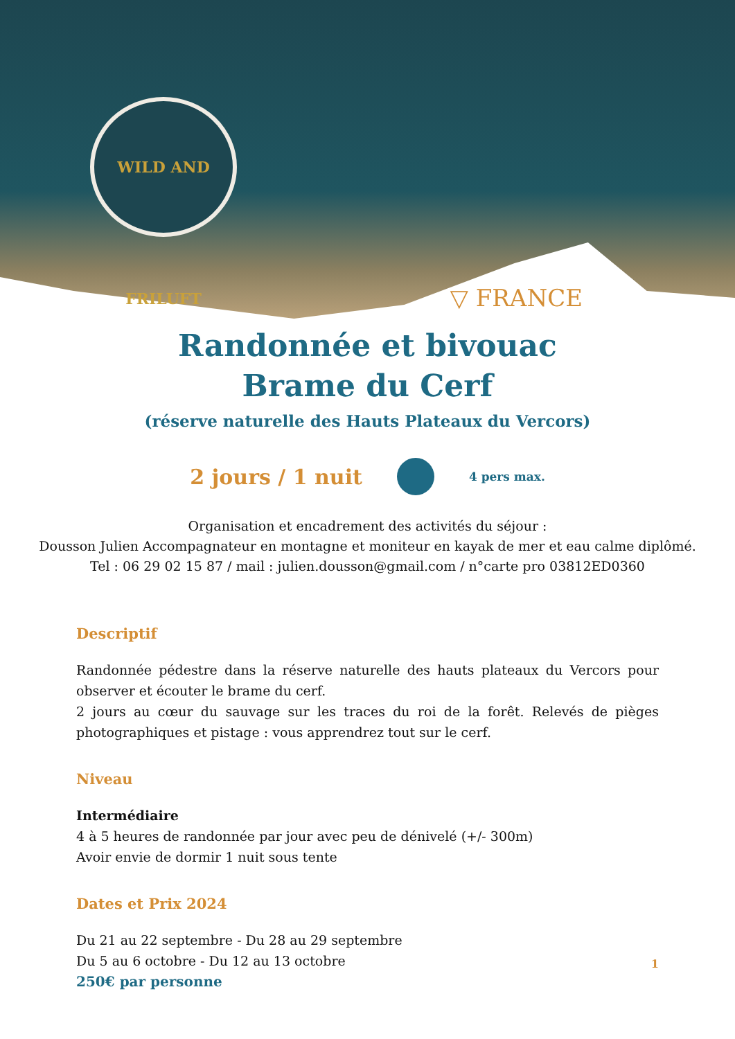WILD AND FRILUFT
▽ FRANCE
Randonnée et bivouac
Brame du Cerf
(réserve naturelle des Hauts Plateaux du Vercors)
2 jours / 1 nuit
4 pers max.
Organisation et encadrement des activités du séjour :
Dousson Julien Accompagnateur en montagne et moniteur en kayak de mer et eau calme diplômé.
Tel : 06 29 02 15 87 / mail : julien.dousson@gmail.com / n°carte pro 03812ED0360
Descriptif
Randonnée pédestre dans la réserve naturelle des hauts plateaux du Vercors pour observer et écouter le brame du cerf.
2 jours au cœur du sauvage sur les traces du roi de la forêt. Relevés de pièges photographiques et pistage : vous apprendrez tout sur le cerf.
Niveau
Intermédiaire
4 à 5 heures de randonnée par jour avec peu de dénivelé (+/- 300m)
Avoir envie de dormir 1 nuit sous tente
Dates et Prix 2024
Du 21 au 22 septembre - Du 28 au 29 septembre
Du 5 au 6 octobre - Du 12 au 13 octobre
250€ par personne
1